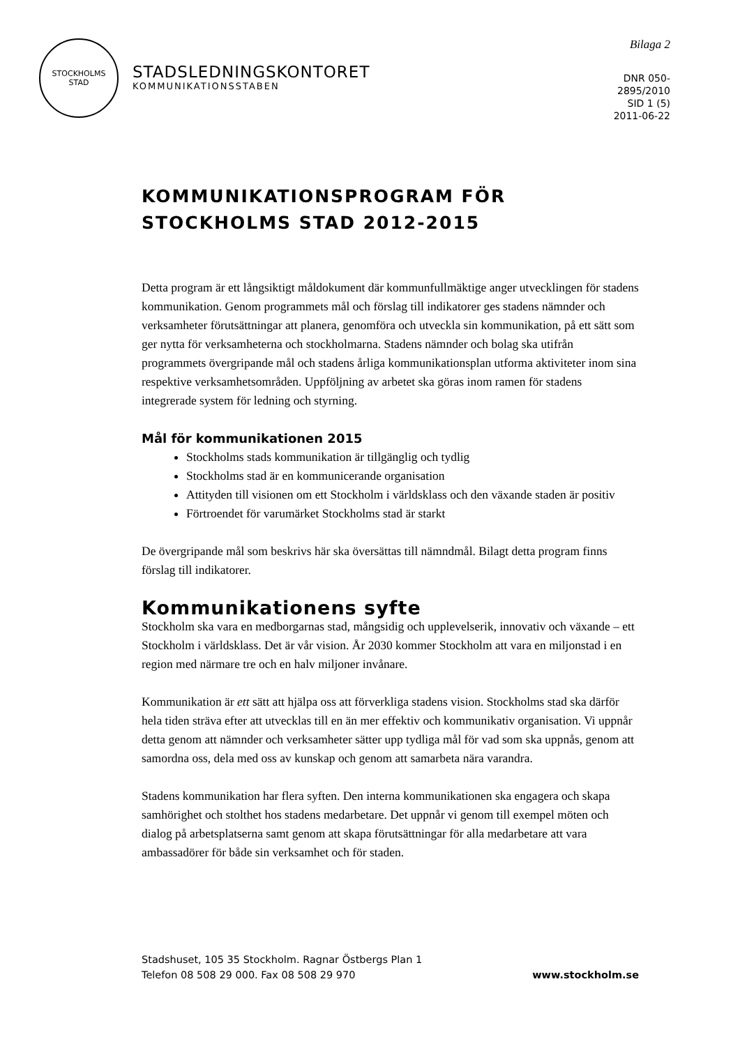STOCKHOLMS
STAD
STADSLEDNINGSKONTORET
KOMMUNIKATIONSSTABEN
Bilaga 2
DNR 050-
2895/2010
SID 1 (5)
2011-06-22
KOMMUNIKATIONSPROGRAM FÖR
STOCKHOLMS STAD 2012-2015
Detta program är ett långsiktigt måldokument där kommunfullmäktige anger utvecklingen för stadens kommunikation. Genom programmets mål och förslag till indikatorer ges stadens nämnder och verksamheter förutsättningar att planera, genomföra och utveckla sin kommunikation, på ett sätt som ger nytta för verksamheterna och stockholmarna. Stadens nämnder och bolag ska utifrån programmets övergripande mål och stadens årliga kommunikationsplan utforma aktiviteter inom sina respektive verksamhetsområden. Uppföljning av arbetet ska göras inom ramen för stadens integrerade system för ledning och styrning.
Mål för kommunikationen 2015
Stockholms stads kommunikation är tillgänglig och tydlig
Stockholms stad är en kommunicerande organisation
Attityden till visionen om ett Stockholm i världsklass och den växande staden är positiv
Förtroendet för varumärket Stockholms stad är starkt
De övergripande mål som beskrivs här ska översättas till nämndmål. Bilagt detta program finns förslag till indikatorer.
Kommunikationens syfte
Stockholm ska vara en medborgarnas stad, mångsidig och upplevelserik, innovativ och växande – ett Stockholm i världsklass. Det är vår vision. År 2030 kommer Stockholm att vara en miljonstad i en region med närmare tre och en halv miljoner invånare.
Kommunikation är ett sätt att hjälpa oss att förverkliga stadens vision. Stockholms stad ska därför hela tiden sträva efter att utvecklas till en än mer effektiv och kommunikativ organisation. Vi uppnår detta genom att nämnder och verksamheter sätter upp tydliga mål för vad som ska uppnås, genom att samordna oss, dela med oss av kunskap och genom att samarbeta nära varandra.
Stadens kommunikation har flera syften. Den interna kommunikationen ska engagera och skapa samhörighet och stolthet hos stadens medarbetare. Det uppnår vi genom till exempel möten och dialog på arbetsplatserna samt genom att skapa förutsättningar för alla medarbetare att vara ambassadörer för både sin verksamhet och för staden.
Stadshuset, 105 35 Stockholm. Ragnar Östbergs Plan 1
Telefon 08 508 29 000. Fax 08 508 29 970
www.stockholm.se